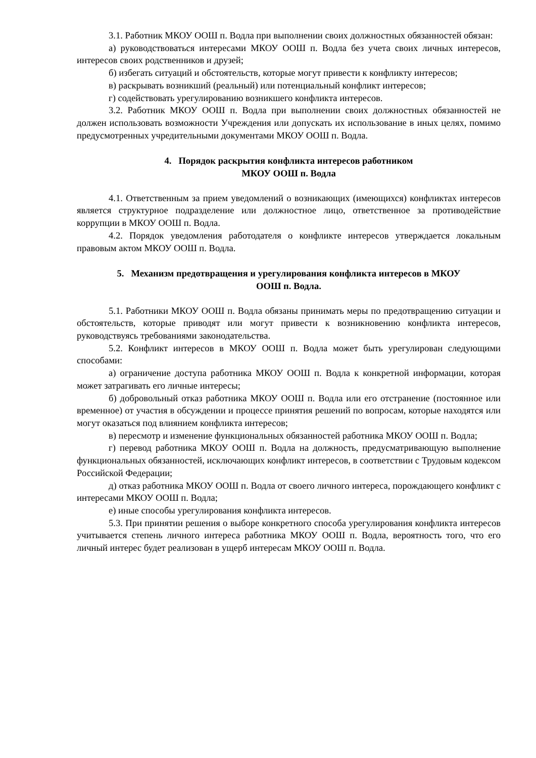3.1. Работник МКОУ ООШ п. Водла при выполнении своих должностных обязанностей обязан:
а) руководствоваться интересами МКОУ ООШ п. Водла без учета своих личных интересов, интересов своих родственников и друзей;
б) избегать ситуаций и обстоятельств, которые могут привести к конфликту интересов;
в) раскрывать возникший (реальный) или потенциальный конфликт интересов;
г) содействовать урегулированию возникшего конфликта интересов.
3.2. Работник МКОУ ООШ п. Водла при выполнении своих должностных обязанностей не должен использовать возможности Учреждения или допускать их использование в иных целях, помимо предусмотренных учредительными документами МКОУ ООШ п. Водла.
4. Порядок раскрытия конфликта интересов работником
МКОУ ООШ п. Водла
4.1. Ответственным за прием уведомлений о возникающих (имеющихся) конфликтах интересов является структурное подразделение или должностное лицо, ответственное за противодействие коррупции в МКОУ ООШ п. Водла.
4.2. Порядок уведомления работодателя о конфликте интересов утверждается локальным правовым актом МКОУ ООШ п. Водла.
5. Механизм предотвращения и урегулирования конфликта интересов в МКОУ
ООШ п. Водла.
5.1. Работники МКОУ ООШ п. Водла обязаны принимать меры по предотвращению ситуации и обстоятельств, которые приводят или могут привести к возникновению конфликта интересов, руководствуясь требованиями законодательства.
5.2. Конфликт интересов в МКОУ ООШ п. Водла может быть урегулирован следующими способами:
а) ограничение доступа работника МКОУ ООШ п. Водла к конкретной информации, которая может затрагивать его личные интересы;
б) добровольный отказ работника МКОУ ООШ п. Водла или его отстранение (постоянное или временное) от участия в обсуждении и процессе принятия решений по вопросам, которые находятся или могут оказаться под влиянием конфликта интересов;
в) пересмотр и изменение функциональных обязанностей работника МКОУ ООШ п. Водла;
г) перевод работника МКОУ ООШ п. Водла на должность, предусматривающую выполнение функциональных обязанностей, исключающих конфликт интересов, в соответствии с Трудовым кодексом Российской Федерации;
д) отказ работника МКОУ ООШ п. Водла от своего личного интереса, порождающего конфликт с интересами МКОУ ООШ п. Водла;
е) иные способы урегулирования конфликта интересов.
5.3. При принятии решения о выборе конкретного способа урегулирования конфликта интересов учитывается степень личного интереса работника МКОУ ООШ п. Водла, вероятность того, что его личный интерес будет реализован в ущерб интересам МКОУ ООШ п. Водла.